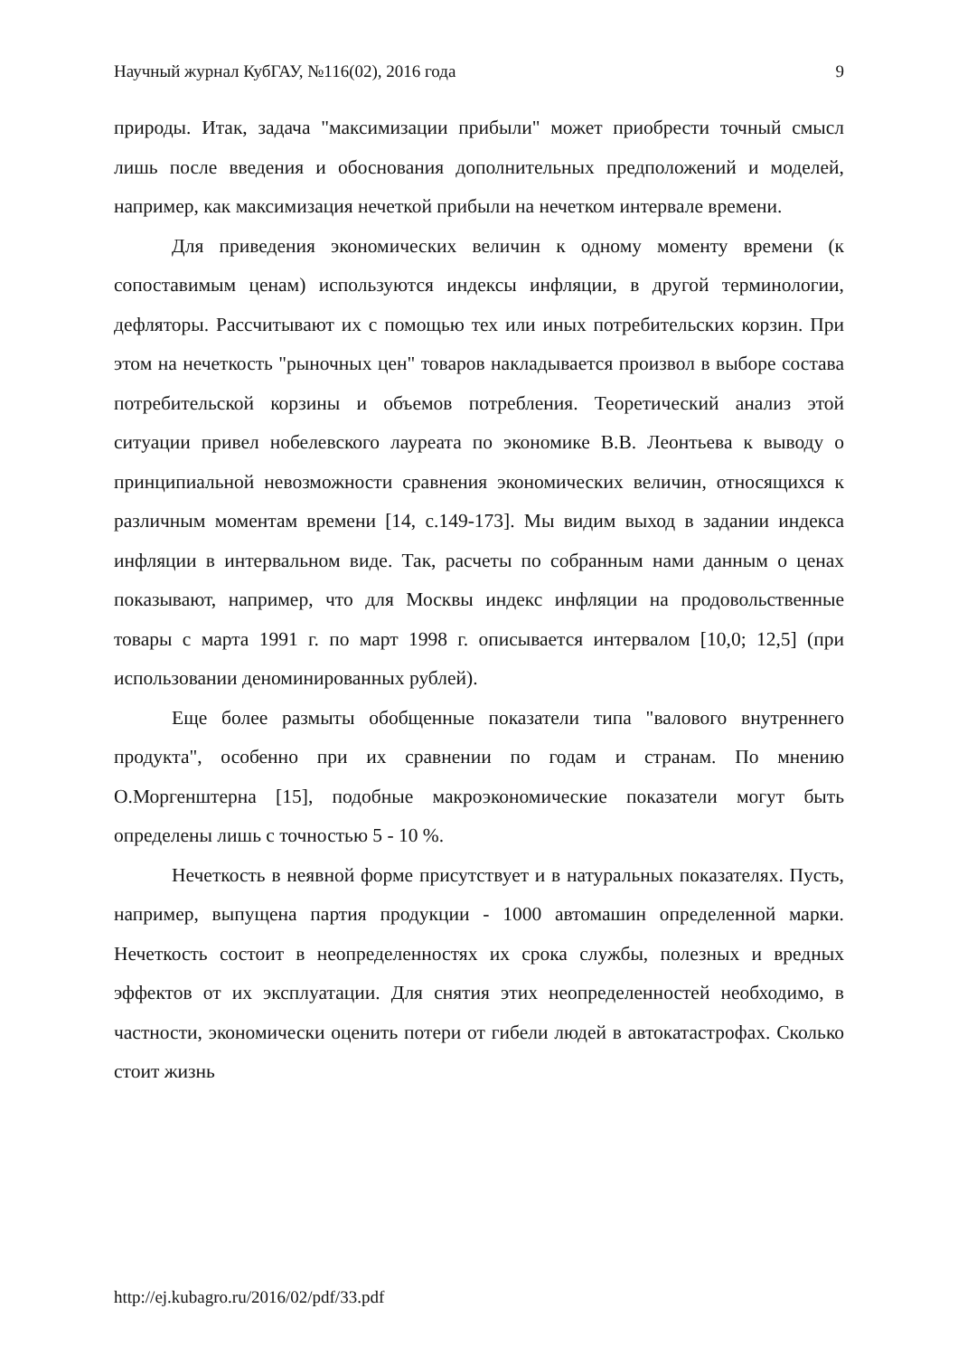Научный журнал КубГАУ, №116(02), 2016 года 9
природы. Итак, задача "максимизации прибыли" может приобрести точный смысл лишь после введения и обоснования дополнительных предположений и моделей, например, как максимизация нечеткой прибыли на нечетком интервале времени.
Для приведения экономических величин к одному моменту времени (к сопоставимым ценам) используются индексы инфляции, в другой терминологии, дефляторы. Рассчитывают их с помощью тех или иных потребительских корзин. При этом на нечеткость "рыночных цен" товаров накладывается произвол в выборе состава потребительской корзины и объемов потребления. Теоретический анализ этой ситуации привел нобелевского лауреата по экономике В.В. Леонтьева к выводу о принципиальной невозможности сравнения экономических величин, относящихся к различным моментам времени [14, с.149-173]. Мы видим выход в задании индекса инфляции в интервальном виде. Так, расчеты по собранным нами данным о ценах показывают, например, что для Москвы индекс инфляции на продовольственные товары с марта 1991 г. по март 1998 г. описывается интервалом [10,0; 12,5] (при использовании деноминированных рублей).
Еще более размыты обобщенные показатели типа "валового внутреннего продукта", особенно при их сравнении по годам и странам. По мнению О.Моргенштерна [15], подобные макроэкономические показатели могут быть определены лишь с точностью 5 - 10 %.
Нечеткость в неявной форме присутствует и в натуральных показателях. Пусть, например, выпущена партия продукции - 1000 автомашин определенной марки. Нечеткость состоит в неопределенностях их срока службы, полезных и вредных эффектов от их эксплуатации. Для снятия этих неопределенностей необходимо, в частности, экономически оценить потери от гибели людей в автокатастрофах. Сколько стоит жизнь
http://ej.kubagro.ru/2016/02/pdf/33.pdf